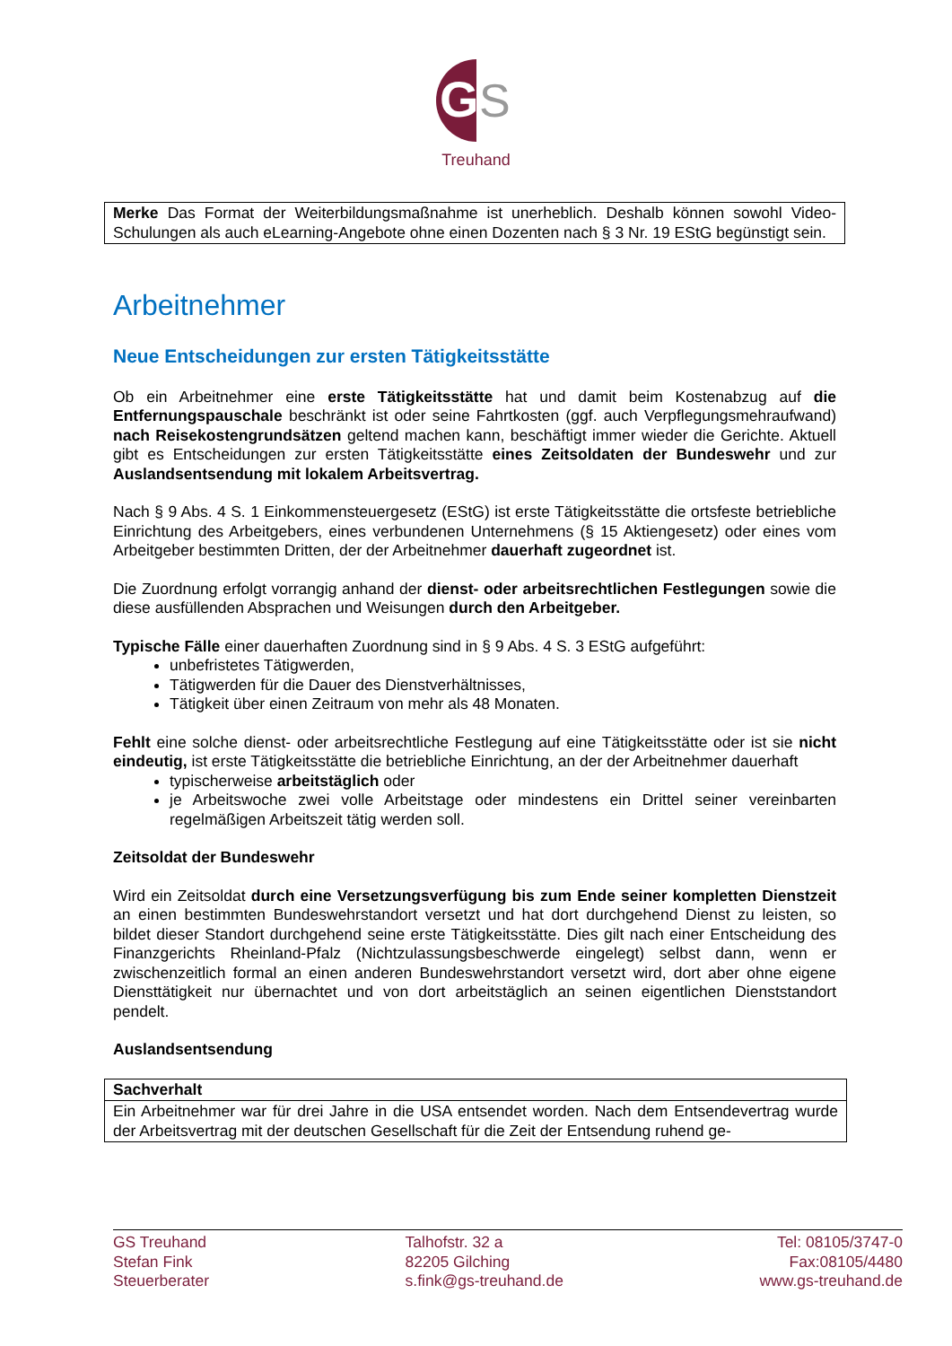G
S
Treuhand
Merke Das Format der Weiterbildungsmaßnahme ist unerheblich. Deshalb können sowohl Video-Schulungen als auch eLearning-Angebote ohne einen Dozenten nach § 3 Nr. 19 EStG begünstigt sein.
Arbeitnehmer
Neue Entscheidungen zur ersten Tätigkeitsstätte
Ob ein Arbeitnehmer eine erste Tätigkeitsstätte hat und damit beim Kostenabzug auf die Entfernungspauschale beschränkt ist oder seine Fahrtkosten (ggf. auch Verpflegungsmehraufwand) nach Reisekostengrundsätzen geltend machen kann, beschäftigt immer wieder die Gerichte. Aktuell gibt es Entscheidungen zur ersten Tätigkeitsstätte eines Zeitsoldaten der Bundeswehr und zur Auslandsentsendung mit lokalem Arbeitsvertrag.
Nach § 9 Abs. 4 S. 1 Einkommensteuergesetz (EStG) ist erste Tätigkeitsstätte die ortsfeste betriebliche Einrichtung des Arbeitgebers, eines verbundenen Unternehmens (§ 15 Aktiengesetz) oder eines vom Arbeitgeber bestimmten Dritten, der der Arbeitnehmer dauerhaft zugeordnet ist.
Die Zuordnung erfolgt vorrangig anhand der dienst- oder arbeitsrechtlichen Festlegungen sowie die diese ausfüllenden Absprachen und Weisungen durch den Arbeitgeber.
Typische Fälle einer dauerhaften Zuordnung sind in § 9 Abs. 4 S. 3 EStG aufgeführt:
unbefristetes Tätigwerden,
Tätigwerden für die Dauer des Dienstverhältnisses,
Tätigkeit über einen Zeitraum von mehr als 48 Monaten.
Fehlt eine solche dienst- oder arbeitsrechtliche Festlegung auf eine Tätigkeitsstätte oder ist sie nicht eindeutig, ist erste Tätigkeitsstätte die betriebliche Einrichtung, an der der Arbeitnehmer dauerhaft
typischerweise arbeitstäglich oder
je Arbeitswoche zwei volle Arbeitstage oder mindestens ein Drittel seiner vereinbarten regelmäßigen Arbeitszeit tätig werden soll.
Zeitsoldat der Bundeswehr
Wird ein Zeitsoldat durch eine Versetzungsverfügung bis zum Ende seiner kompletten Dienstzeit an einen bestimmten Bundeswehrstandort versetzt und hat dort durchgehend Dienst zu leisten, so bildet dieser Standort durchgehend seine erste Tätigkeitsstätte. Dies gilt nach einer Entscheidung des Finanzgerichts Rheinland-Pfalz (Nichtzulassungsbeschwerde eingelegt) selbst dann, wenn er zwischenzeitlich formal an einen anderen Bundeswehrstandort versetzt wird, dort aber ohne eigene Diensttätigkeit nur übernachtet und von dort arbeitstäglich an seinen eigentlichen Dienststandort pendelt.
Auslandsentsendung
Sachverhalt
Ein Arbeitnehmer war für drei Jahre in die USA entsendet worden. Nach dem Entsendevertrag wurde der Arbeitsvertrag mit der deutschen Gesellschaft für die Zeit der Entsendung ruhend ge-
GS Treuhand
Stefan Fink
Steuerberater
Talhofstr. 32 a
82205 Gilching
s.fink@gs-treuhand.de
Tel: 08105/3747-0
Fax:08105/4480
www.gs-treuhand.de